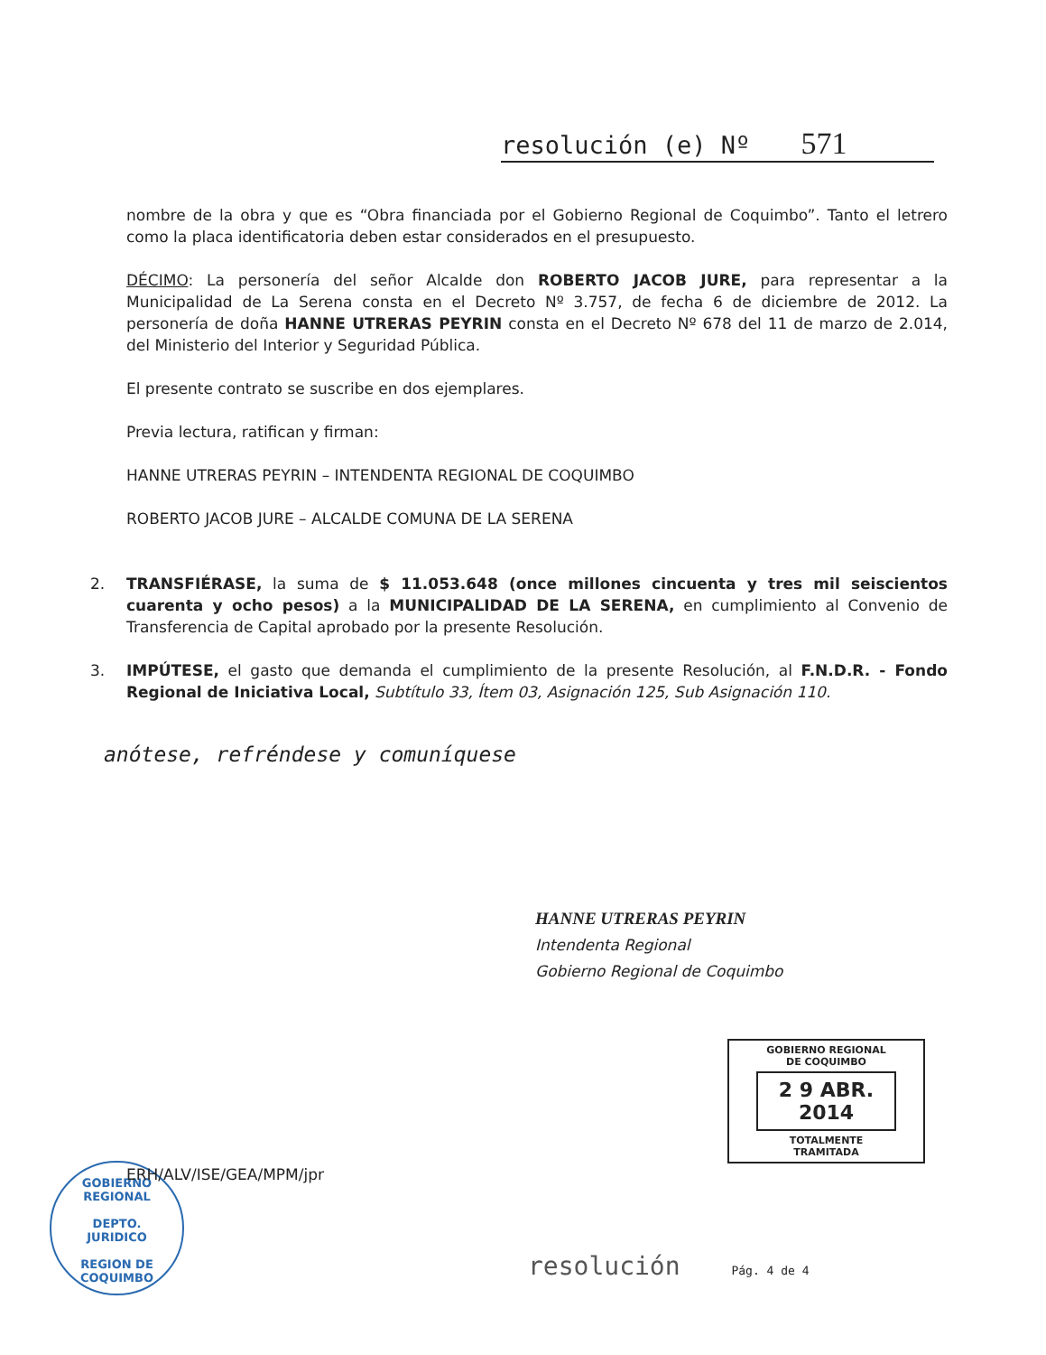resolución (e) Nº 571
nombre de la obra y que es “Obra financiada por el Gobierno Regional de Coquimbo”. Tanto el letrero como la placa identificatoria deben estar considerados en el presupuesto.
DÉCIMO: La personería del señor Alcalde don ROBERTO JACOB JURE, para representar a la Municipalidad de La Serena consta en el Decreto Nº 3.757, de fecha 6 de diciembre de 2012. La personería de doña HANNE UTRERAS PEYRIN consta en el Decreto Nº 678 del 11 de marzo de 2.014, del Ministerio del Interior y Seguridad Pública.
El presente contrato se suscribe en dos ejemplares.
Previa lectura, ratifican y firman:
HANNE UTRERAS PEYRIN – INTENDENTA REGIONAL DE COQUIMBO
ROBERTO JACOB JURE – ALCALDE COMUNA DE LA SERENA
2. TRANSFIÉRASE, la suma de $ 11.053.648 (once millones cincuenta y tres mil seiscientos cuarenta y ocho pesos) a la MUNICIPALIDAD DE LA SERENA, en cumplimiento al Convenio de Transferencia de Capital aprobado por la presente Resolución.
3. IMPÚTESE, el gasto que demanda el cumplimiento de la presente Resolución, al F.N.D.R. - Fondo Regional de Iniciativa Local, Subtítulo 33, Ítem 03, Asignación 125, Sub Asignación 110.
anótese, refréndese y comuníquese
HANNE UTRERAS PEYRIN
Intendenta Regional
Gobierno Regional de Coquimbo
GOBIERNO REGIONAL
DE COQUIMBO
2 9 ABR. 2014
TOTALMENTE
TRAMITADA
GOBIERNO REGIONAL
DEPTO.
JURIDICO
REGION DE COQUIMBO
ERH/ALV/ISE/GEA/MPM/jpr
resolución Pág. 4 de 4